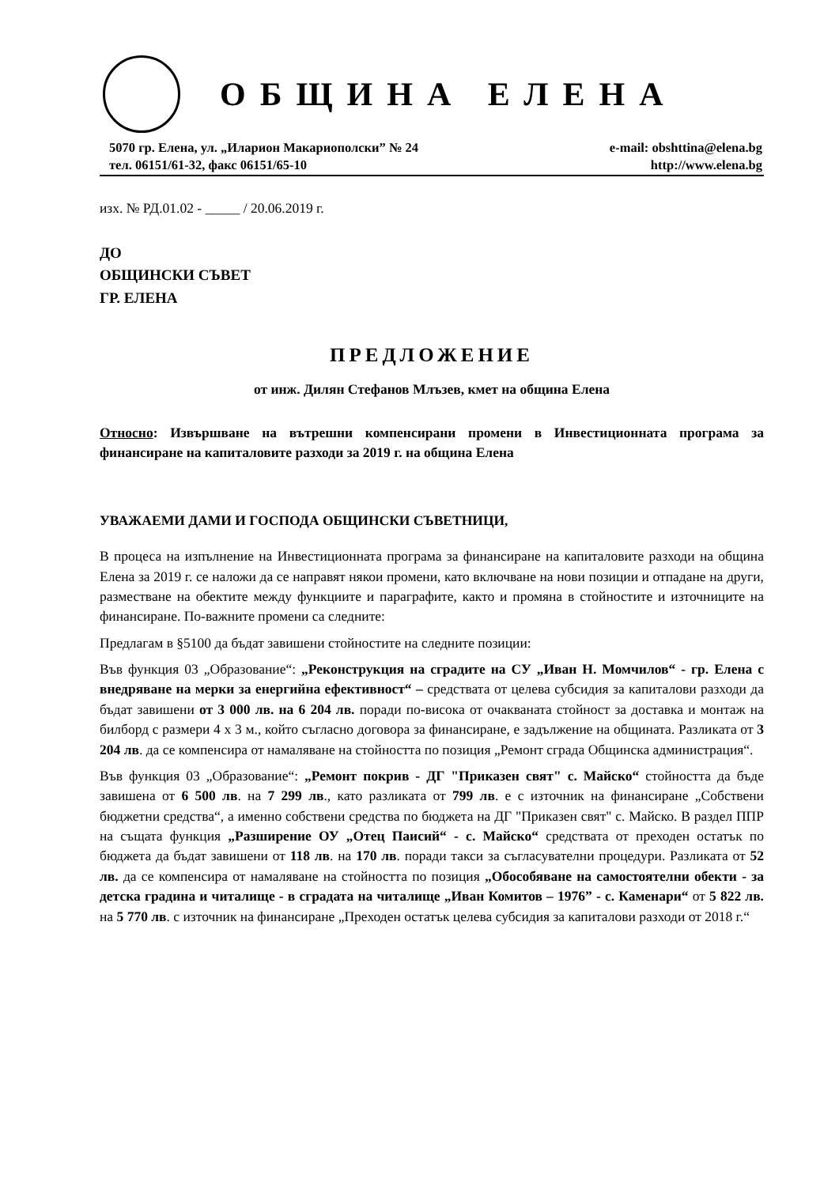ОБЩИНА ЕЛЕНА
5070 гр. Елена, ул. „Иларион Макариополски” № 24
тел. 06151/61-32, факс 06151/65-10
e-mail: obshttina@elena.bg
http://www.elena.bg
изх. № РД.01.02 - _____ / 20.06.2019 г.
ДО
ОБЩИНСКИ СЪВЕТ
ГР. ЕЛЕНА
ПРЕДЛОЖЕНИЕ
от инж. Дилян Стефанов Млъзев, кмет на община Елена
Относно: Извършване на вътрешни компенсирани промени в Инвестиционната програма за финансиране на капиталовите разходи за 2019 г. на община Елена
УВАЖАЕМИ ДАМИ И ГОСПОДА ОБЩИНСКИ СЪВЕТНИЦИ,
В процеса на изпълнение на Инвестиционната програма за финансиране на капиталовите разходи на община Елена за 2019 г. се наложи да се направят някои промени, като включване на нови позиции и отпадане на други, разместване на обектите между функциите и параграфите, както и промяна в стойностите и източниците на финансиране. По-важните промени са следните:
Предлагам в §5100 да бъдат завишени стойностите на следните позиции:
Във функция 03 „Образование“: „Реконструкция на сградите на СУ „Иван Н. Момчилов“ - гр. Елена с внедряване на мерки за енергийна ефективност“ – средствата от целева субсидия за капиталови разходи да бъдат завишени от 3 000 лв. на 6 204 лв. поради по-висока от очакваната стойност за доставка и монтаж на билборд с размери 4 х 3 м., който съгласно договора за финансиране, е задължение на общината. Разликата от 3 204 лв. да се компенсира от намаляване на стойността по позиция „Ремонт сграда Общинска администрация“.
Във функция 03 „Образование“: „Ремонт покрив - ДГ "Приказен свят" с. Майско“ стойността да бъде завишена от 6 500 лв. на 7 299 лв., като разликата от 799 лв. е с източник на финансиране „Собствени бюджетни средства“, а именно собствени средства по бюджета на ДГ "Приказен свят" с. Майско. В раздел ППР на същата функция „Разширение ОУ „Отец Паисий“ - с. Майско“ средствата от преходен остатък по бюджета да бъдат завишени от 118 лв. на 170 лв. поради такси за съгласувателни процедури. Разликата от 52 лв. да се компенсира от намаляване на стойността по позиция „Обособяване на самостоятелни обекти - за детска градина и читалище - в сградата на читалище „Иван Комитов – 1976” - с. Каменари“ от 5 822 лв. на 5 770 лв. с източник на финансиране „Преходен остатък целева субсидия за капиталови разходи от 2018 г.“